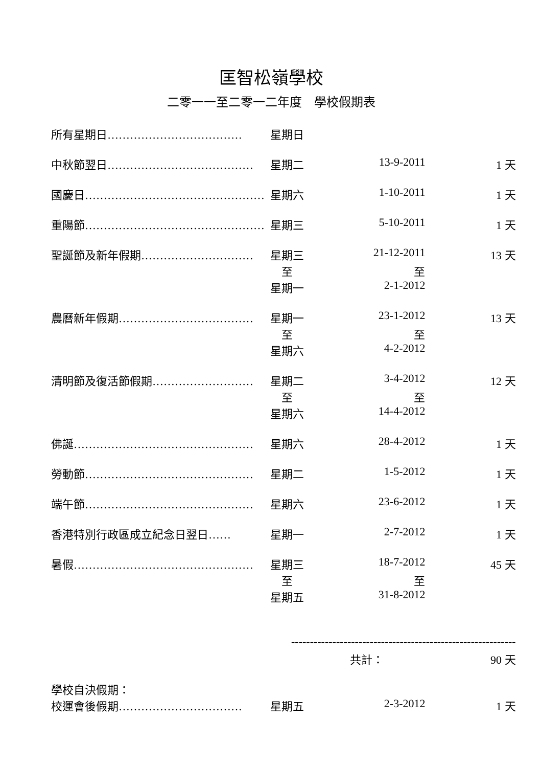匡智松嶺學校
二零一一至二零一二年度　學校假期表
| 所有星期日……………………………… | 星期日 | | |
| 中秋節翌日………………………………… | 星期二 | 13-9-2011 | 1 天 |
| 國慶日………………………………………… | 星期六 | 1-10-2011 | 1 天 |
| 重陽節………………………………………… | 星期三 | 5-10-2011 | 1 天 |
| 聖誕節及新年假期………………………… | 星期三 | 21-12-2011 | 13 天 |
| | 至 | 至 | |
| | 星期一 | 2-1-2012 | |
| 農曆新年假期……………………………… | 星期一 | 23-1-2012 | 13 天 |
| | 至 | 至 | |
| | 星期六 | 4-2-2012 | |
| 清明節及復活節假期……………………… | 星期二 | 3-4-2012 | 12 天 |
| | 至 | 至 | |
| | 星期六 | 14-4-2012 | |
| 佛誕………………………………………… | 星期六 | 28-4-2012 | 1 天 |
| 勞動節……………………………………… | 星期二 | 1-5-2012 | 1 天 |
| 端午節……………………………………… | 星期六 | 23-6-2012 | 1 天 |
| 香港特別行政區成立紀念日翌日…… | 星期一 | 2-7-2012 | 1 天 |
| 暑假………………………………………… | 星期三 | 18-7-2012 | 45 天 |
| | 至 | 至 | |
| | 星期五 | 31-8-2012 | |
| | ------------------------------------------------------------ | | |
| | | 共計： | 90 天 |
| 學校自決假期： | | | |
| 校運會後假期…………………………… | 星期五 | 2-3-2012 | 1 天 |